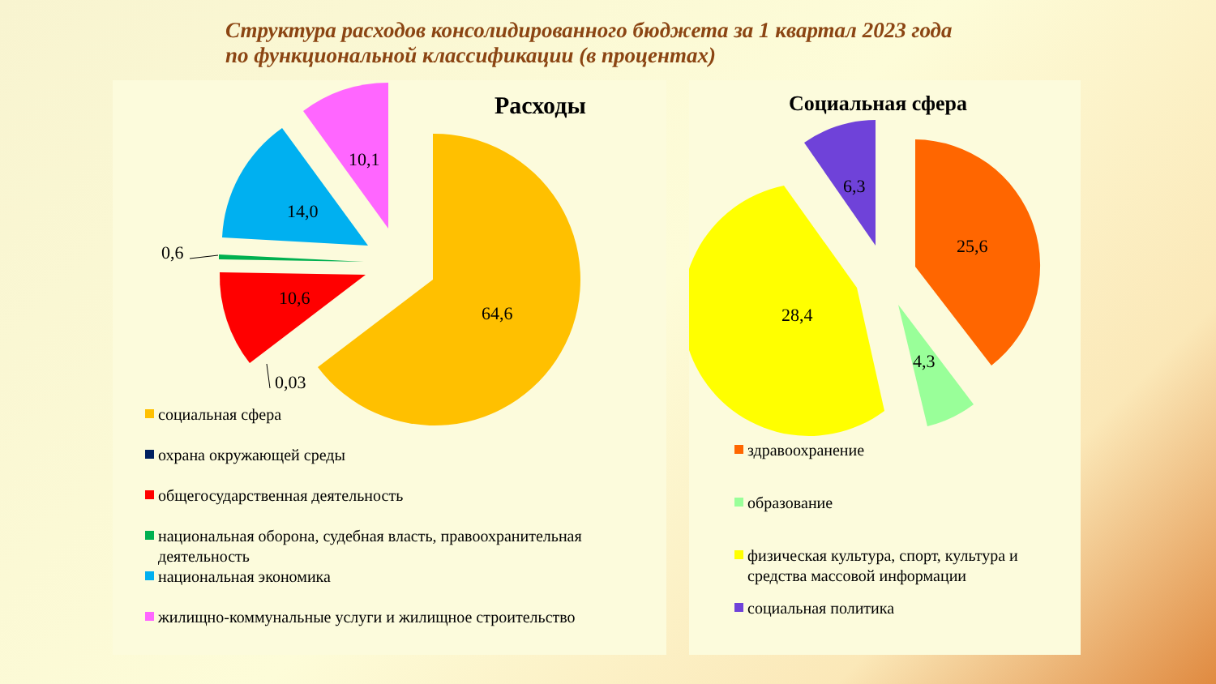Структура расходов консолидированного бюджета за 1 квартал 2023 года
по функциональной классификации (в процентах)
64,6
10,6
14,0
10,1
0,6
0,03
Расходы
социальная сфера
охрана окружающей среды
общегосударственная деятельность
национальная оборона, судебная власть, правоохранительная деятельность
национальная экономика
жилищно-коммунальные услуги и жилищное строительство
25,6
4,3
28,4
6,3
Социальная сфера
здравоохранение
образование
физическая культура, спорт, культура и средства массовой информации
социальная политика